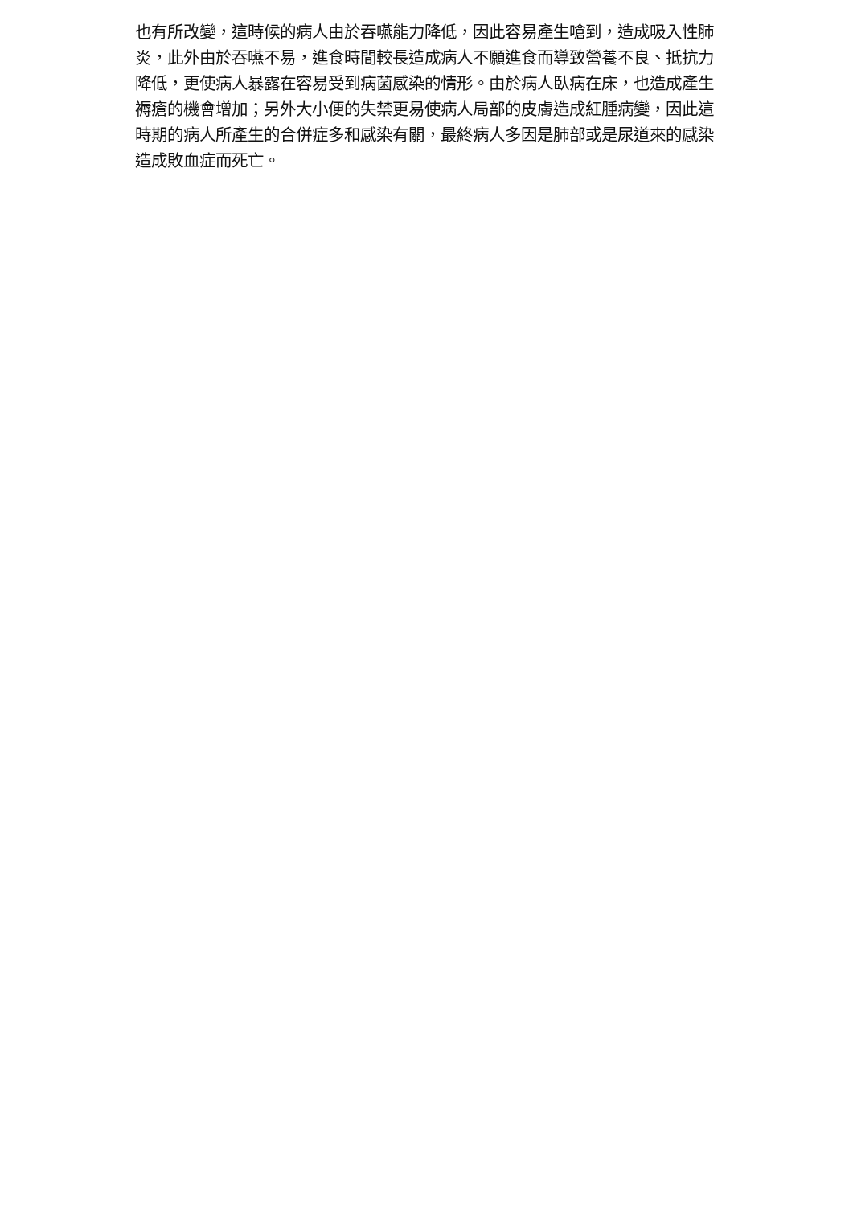也有所改變，這時候的病人由於吞嚥能力降低，因此容易產生嗆到，造成吸入性肺炎，此外由於吞嚥不易，進食時間較長造成病人不願進食而導致營養不良、抵抗力降低，更使病人暴露在容易受到病菌感染的情形。由於病人臥病在床，也造成產生褥瘡的機會增加；另外大小便的失禁更易使病人局部的皮膚造成紅腫病變，因此這時期的病人所產生的合併症多和感染有關，最終病人多因是肺部或是尿道來的感染造成敗血症而死亡。